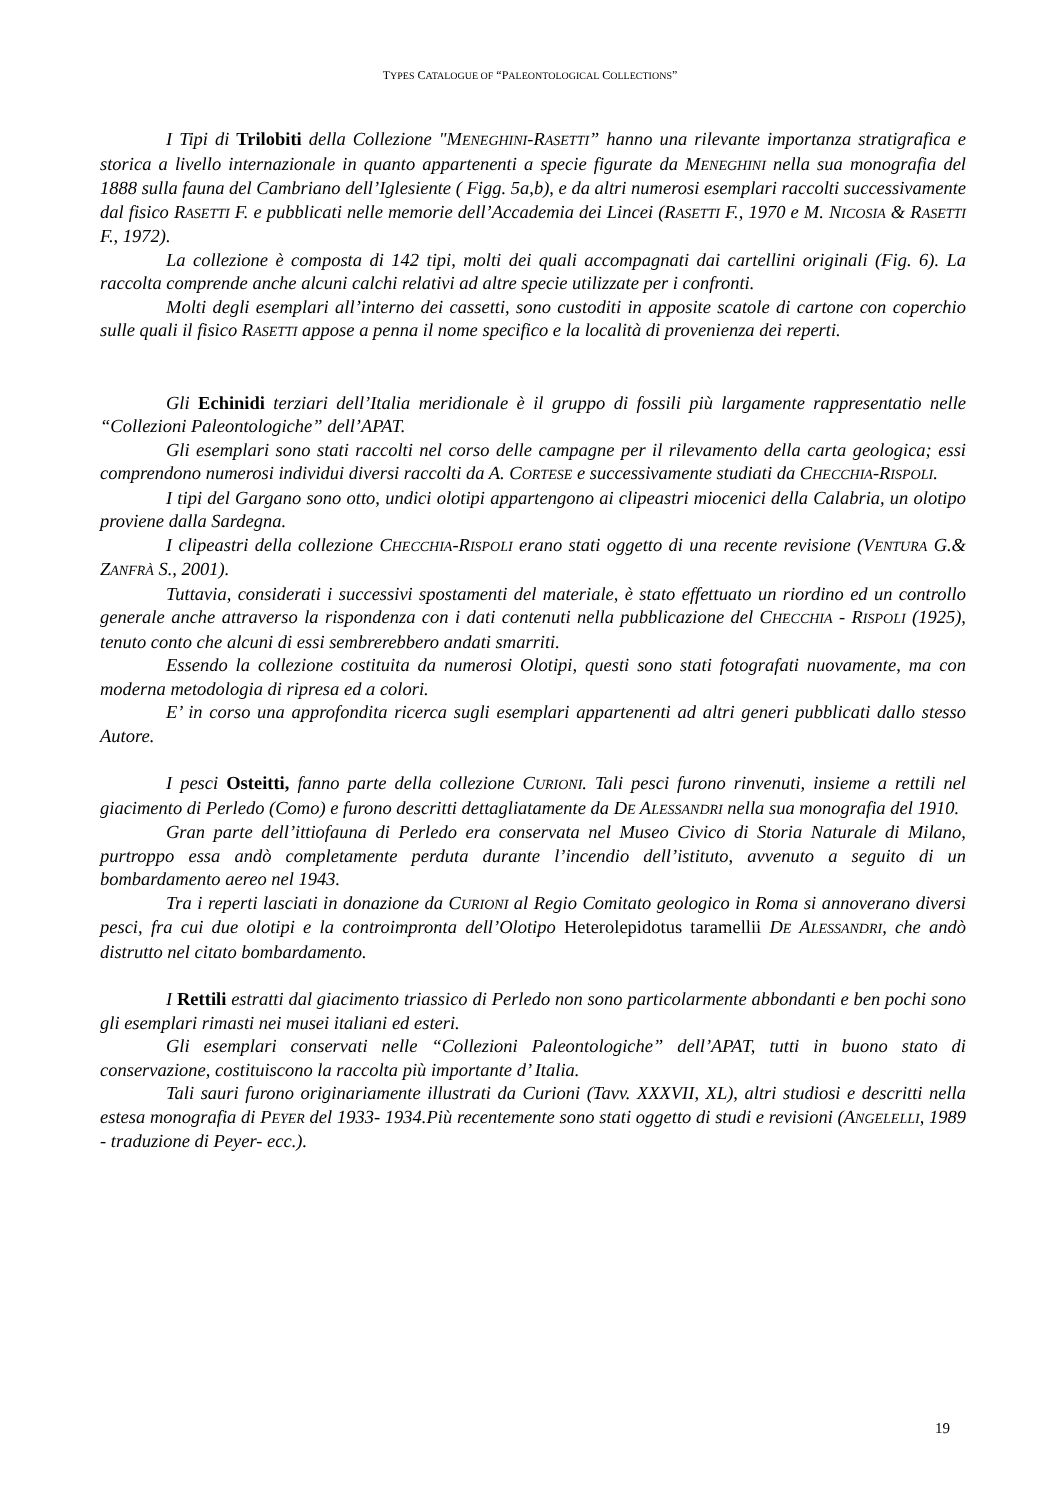TYPES CATALOGUE OF “PALEONTOLOGICAL COLLECTIONS”
I Tipi di Trilobiti della Collezione "MENEGHINI-RASETTI” hanno una rilevante importanza stratigrafica e storica a livello internazionale in quanto appartenenti a specie figurate da MENEGHINI nella sua monografia del 1888 sulla fauna del Cambriano dell’Iglesiente ( Figg. 5a,b), e da altri numerosi esemplari raccolti successivamente dal fisico RASETTI F. e pubblicati nelle memorie dell’Accademia dei Lincei (RASETTI F., 1970 e M. NICOSIA & RASETTI F., 1972).
La collezione è composta di 142 tipi, molti dei quali accompagnati dai cartellini originali (Fig. 6). La raccolta comprende anche alcuni calchi relativi ad altre specie utilizzate per i confronti.
Molti degli esemplari all’interno dei cassetti, sono custoditi in apposite scatole di cartone con coperchio sulle quali il fisico RASETTI appose a penna il nome specifico e la località di provenienza dei reperti.
Gli Echinidi terziari dell’Italia meridionale è il gruppo di fossili più largamente rappresentatio nelle “Collezioni Paleontologiche” dell’APAT.
Gli esemplari sono stati raccolti nel corso delle campagne per il rilevamento della carta geologica; essi comprendono numerosi individui diversi raccolti da A. CORTESE e successivamente studiati da CHECCHIA-RISPOLI.
I tipi del Gargano sono otto, undici olotipi appartengono ai clipeastri miocenici della Calabria, un olotipo proviene dalla Sardegna.
I clipeastri della collezione CHECCHIA-RISPOLI erano stati oggetto di una recente revisione (VENTURA G.& ZANFRÀ S., 2001).
Tuttavia, considerati i successivi spostamenti del materiale, è stato effettuato un riordino ed un controllo generale anche attraverso la rispondenza con i dati contenuti nella pubblicazione del CHECCHIA - RISPOLI (1925), tenuto conto che alcuni di essi sembrerebbero andati smarriti.
Essendo la collezione costituita da numerosi Olotipi, questi sono stati fotografati nuovamente, ma con moderna metodologia di ripresa ed a colori.
E’ in corso una approfondita ricerca sugli esemplari appartenenti ad altri generi pubblicati dallo stesso Autore.
I pesci Osteitti, fanno parte della collezione CURIONI. Tali pesci furono rinvenuti, insieme a rettili nel giacimento di Perledo (Como) e furono descritti dettagliatamente da DE ALESSANDRI nella sua monografia del 1910.
Gran parte dell’ittiofauna di Perledo era conservata nel Museo Civico di Storia Naturale di Milano, purtroppo essa andò completamente perduta durante l’incendio dell’istituto, avvenuto a seguito di un bombardamento aereo nel 1943.
Tra i reperti lasciati in donazione da CURIONI al Regio Comitato geologico in Roma si annoverano diversi pesci, fra cui due olotipi e la controimpronta dell’Olotipo Heterolepidotus taramellii DE ALESSANDRI, che andò distrutto nel citato bombardamento.
I Rettili estratti dal giacimento triassico di Perledo non sono particolarmente abbondanti e ben pochi sono gli esemplari rimasti nei musei italiani ed esteri.
Gli esemplari conservati nelle “Collezioni Paleontologiche” dell’APAT, tutti in buono stato di conservazione, costituiscono la raccolta più importante d’ Italia.
Tali sauri furono originariamente illustrati da Curioni (Tavv. XXXVII, XL), altri studiosi e descritti nella estesa monografia di PEYER del 1933- 1934.Più recentemente sono stati oggetto di studi e revisioni (ANGELELLI, 1989 - traduzione di Peyer- ecc.).
19